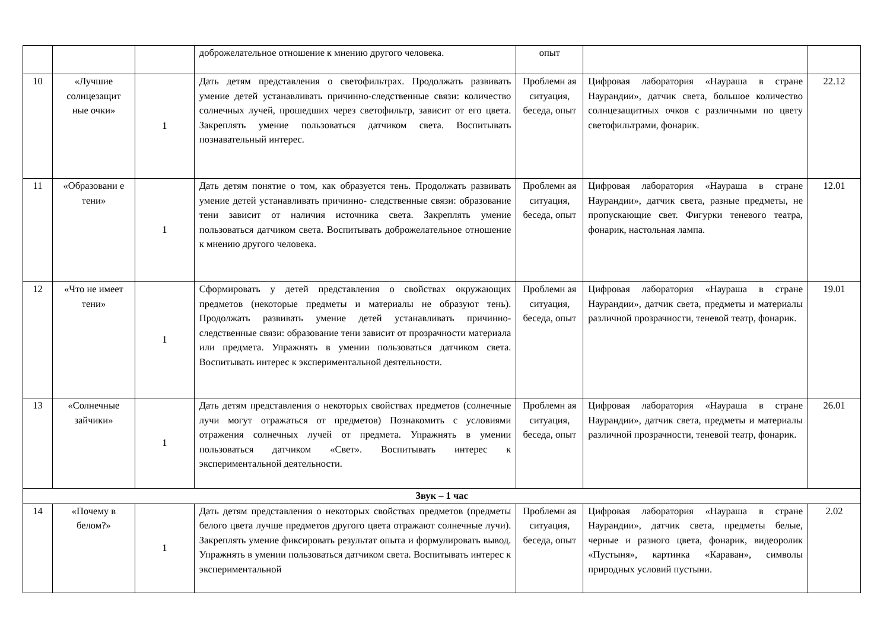| | | | доброжелательное отношение к мнению другого человека. | опыт | | |
| 10 | «Лучшие солнцезащит ные очки» | 1 | Дать детям представления о светофильтрах. Продолжать развивать умение детей устанавливать причинно-следственные связи: количество солнечных лучей, прошедших через светофильтр, зависит от его цвета. Закреплять умение пользоваться датчиком света. Воспитывать познавательный интерес. | Проблемн ая ситуация, беседа, опыт | Цифровая лаборатория «Наураша в стране Наурандии», датчик света, большое количество солнцезащитных очков с различными по цвету светофильтрами, фонарик. | 22.12 |
| 11 | «Образовани е тени» | 1 | Дать детям понятие о том, как образуется тень. Продолжать развивать умение детей устанавливать причинно- следственные связи: образование тени зависит от наличия источника света. Закреплять умение пользоваться датчиком света. Воспитывать доброжелательное отношение к мнению другого человека. | Проблемн ая ситуация, беседа, опыт | Цифровая лаборатория «Наураша в стране Наурандии», датчик света, разные предметы, не пропускающие свет. Фигурки теневого театра, фонарик, настольная лампа. | 12.01 |
| 12 | «Что не имеет тени» | 1 | Сформировать у детей представления о свойствах окружающих предметов (некоторые предметы и материалы не образуют тень). Продолжать развивать умение детей устанавливать причинно- следственные связи: образование тени зависит от прозрачности материала или предмета. Упражнять в умении пользоваться датчиком света. Воспитывать интерес к экспериментальной деятельности. | Проблемн ая ситуация, беседа, опыт | Цифровая лаборатория «Наураша в стране Наурандии», датчик света, предметы и материалы различной прозрачности, теневой театр, фонарик. | 19.01 |
| 13 | «Солнечные зайчики» | 1 | Дать детям представления о некоторых свойствах предметов (солнечные лучи могут отражаться от предметов) Познакомить с условиями отражения солнечных лучей от предмета. Упражнять в умении пользоваться датчиком «Свет». Воспитывать интерес к экспериментальной деятельности. | Проблемн ая ситуация, беседа, опыт | Цифровая лаборатория «Наураша в стране Наурандии», датчик света, предметы и материалы различной прозрачности, теневой театр, фонарик. | 26.01 |
| Звук – 1 час | | | | | | |
| 14 | «Почему в белом?» | 1 | Дать детям представления о некоторых свойствах предметов (предметы белого цвета лучше предметов другого цвета отражают солнечные лучи). Закреплять умение фиксировать результат опыта и формулировать вывод. Упражнять в умении пользоваться датчиком света. Воспитывать интерес к экспериментальной | Проблемн ая ситуация, беседа, опыт | Цифровая лаборатория «Наураша в стране Наурандии», датчик света, предметы белые, черные и разного цвета, фонарик, видеоролик «Пустыня», картинка «Караван», символы природных условий пустыни. | 2.02 |